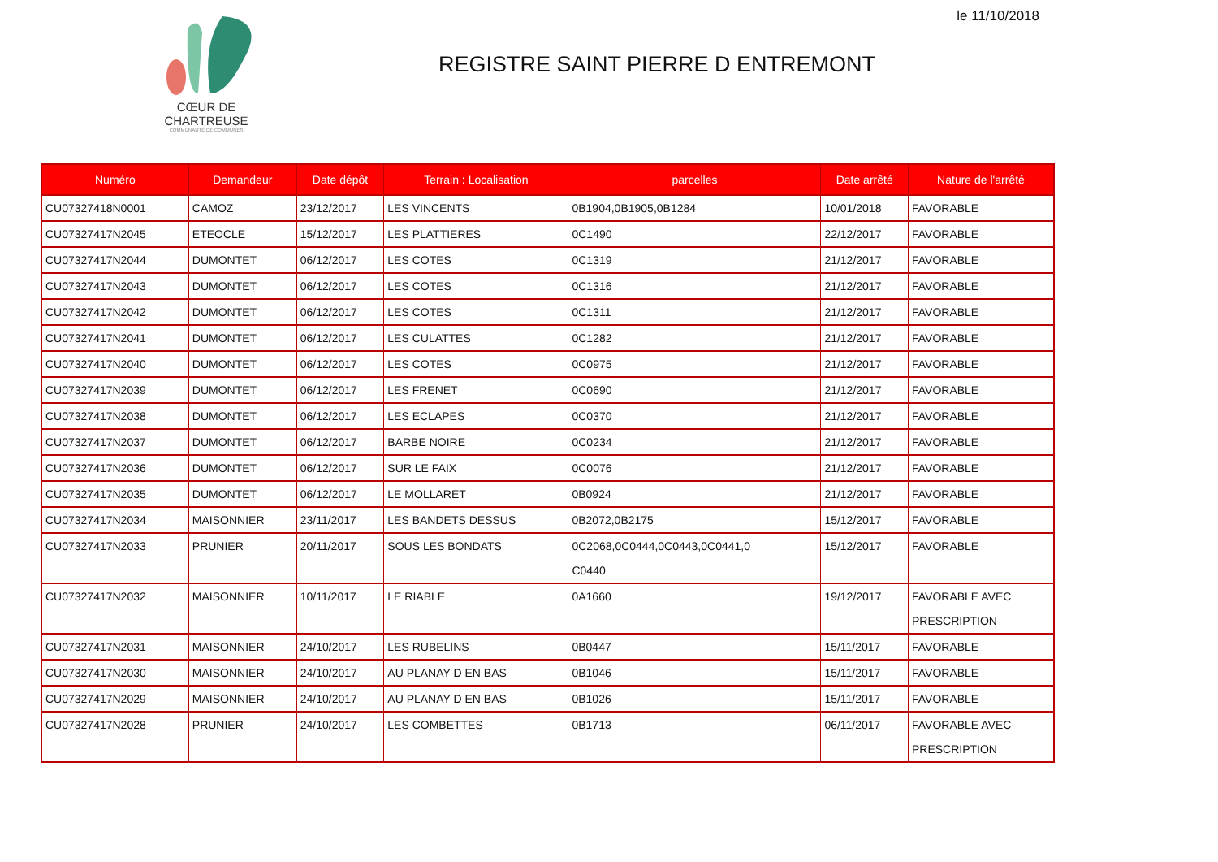le 11/10/2018
CŒUR DE CHARTREUSE
COMMUNAUTÉ DE COMMUNES
REGISTRE SAINT PIERRE D ENTREMONT
| Numéro | Demandeur | Date dépôt | Terrain : Localisation | parcelles | Date arrêté | Nature de l'arrêté |
| --- | --- | --- | --- | --- | --- | --- |
| CU07327418N0001 | CAMOZ | 23/12/2017 | LES VINCENTS | 0B1904,0B1905,0B1284 | 10/01/2018 | FAVORABLE |
| CU07327417N2045 | ETEOCLE | 15/12/2017 | LES PLATTIERES | 0C1490 | 22/12/2017 | FAVORABLE |
| CU07327417N2044 | DUMONTET | 06/12/2017 | LES COTES | 0C1319 | 21/12/2017 | FAVORABLE |
| CU07327417N2043 | DUMONTET | 06/12/2017 | LES COTES | 0C1316 | 21/12/2017 | FAVORABLE |
| CU07327417N2042 | DUMONTET | 06/12/2017 | LES COTES | 0C1311 | 21/12/2017 | FAVORABLE |
| CU07327417N2041 | DUMONTET | 06/12/2017 | LES CULATTES | 0C1282 | 21/12/2017 | FAVORABLE |
| CU07327417N2040 | DUMONTET | 06/12/2017 | LES COTES | 0C0975 | 21/12/2017 | FAVORABLE |
| CU07327417N2039 | DUMONTET | 06/12/2017 | LES FRENET | 0C0690 | 21/12/2017 | FAVORABLE |
| CU07327417N2038 | DUMONTET | 06/12/2017 | LES ECLAPES | 0C0370 | 21/12/2017 | FAVORABLE |
| CU07327417N2037 | DUMONTET | 06/12/2017 | BARBE NOIRE | 0C0234 | 21/12/2017 | FAVORABLE |
| CU07327417N2036 | DUMONTET | 06/12/2017 | SUR LE FAIX | 0C0076 | 21/12/2017 | FAVORABLE |
| CU07327417N2035 | DUMONTET | 06/12/2017 | LE MOLLARET | 0B0924 | 21/12/2017 | FAVORABLE |
| CU07327417N2034 | MAISONNIER | 23/11/2017 | LES BANDETS DESSUS | 0B2072,0B2175 | 15/12/2017 | FAVORABLE |
| CU07327417N2033 | PRUNIER | 20/11/2017 | SOUS LES BONDATS | 0C2068,0C0444,0C0443,0C0441,0 C0440 | 15/12/2017 | FAVORABLE |
| CU07327417N2032 | MAISONNIER | 10/11/2017 | LE RIABLE | 0A1660 | 19/12/2017 | FAVORABLE AVEC PRESCRIPTION |
| CU07327417N2031 | MAISONNIER | 24/10/2017 | LES RUBELINS | 0B0447 | 15/11/2017 | FAVORABLE |
| CU07327417N2030 | MAISONNIER | 24/10/2017 | AU PLANAY D EN BAS | 0B1046 | 15/11/2017 | FAVORABLE |
| CU07327417N2029 | MAISONNIER | 24/10/2017 | AU PLANAY D EN BAS | 0B1026 | 15/11/2017 | FAVORABLE |
| CU07327417N2028 | PRUNIER | 24/10/2017 | LES COMBETTES | 0B1713 | 06/11/2017 | FAVORABLE AVEC PRESCRIPTION |